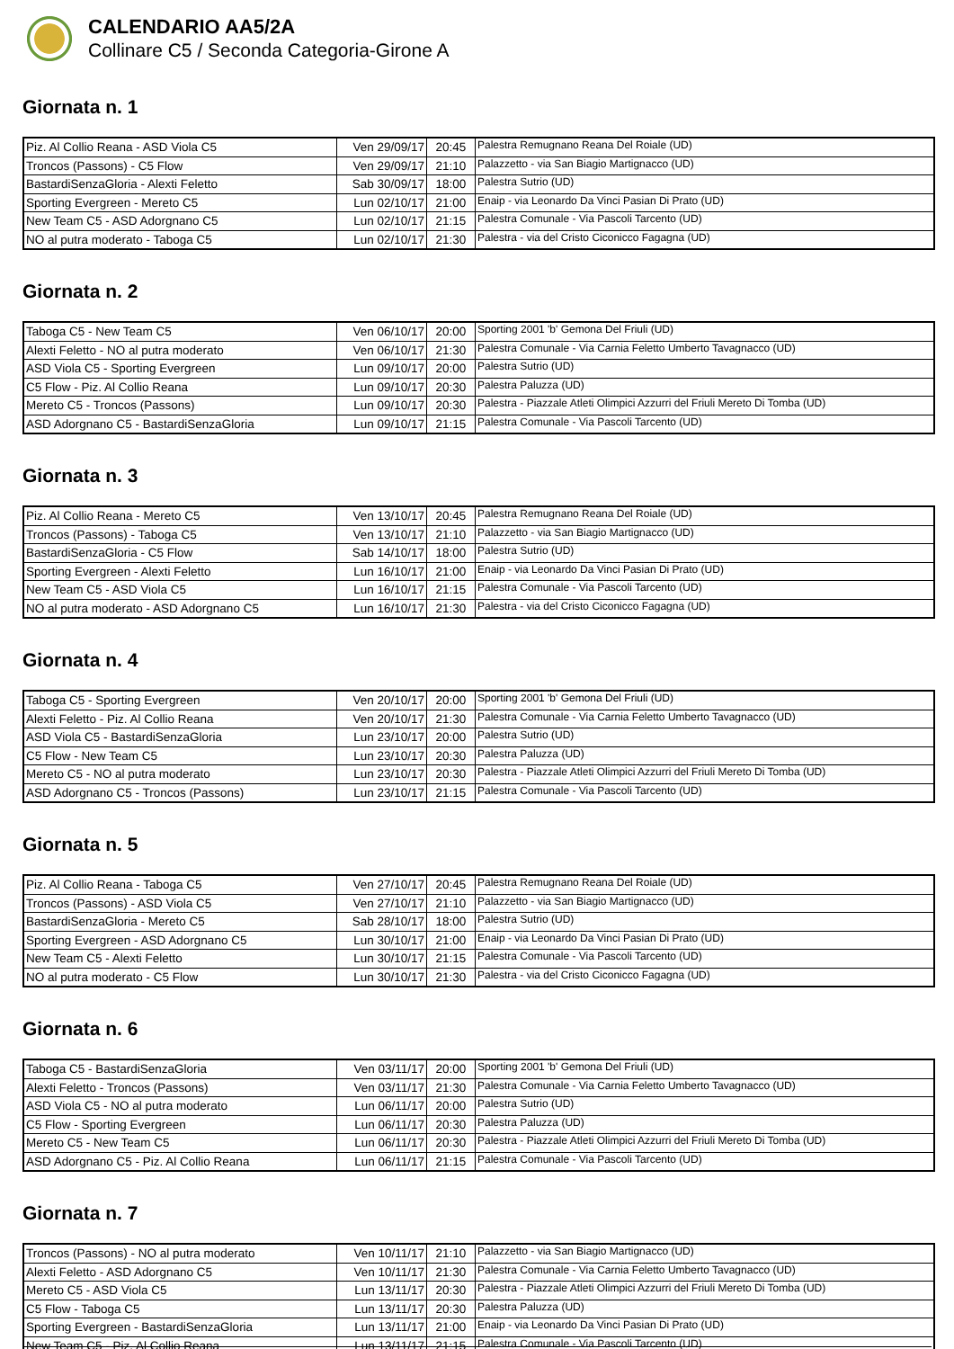CALENDARIO AA5/2A
Collinare C5 / Seconda Categoria-Girone A
Giornata n. 1
| Piz. Al Collio Reana - ASD Viola C5 | Ven 29/09/17 | 20:45 | Palestra Remugnano Reana Del Roiale (UD) |
| Troncos (Passons) - C5 Flow | Ven 29/09/17 | 21:10 | Palazzetto - via San Biagio Martignacco (UD) |
| BastardiSenzaGloria - Alexti Feletto | Sab 30/09/17 | 18:00 | Palestra Sutrio (UD) |
| Sporting Evergreen - Mereto C5 | Lun 02/10/17 | 21:00 | Enaip - via Leonardo Da Vinci Pasian Di Prato (UD) |
| New Team C5 - ASD Adorgnano C5 | Lun 02/10/17 | 21:15 | Palestra Comunale - Via Pascoli Tarcento (UD) |
| NO al putra moderato - Taboga C5 | Lun 02/10/17 | 21:30 | Palestra - via del Cristo Ciconicco Fagagna (UD) |
Giornata n. 2
| Taboga C5 - New Team C5 | Ven 06/10/17 | 20:00 | Sporting 2001 'b' Gemona Del Friuli (UD) |
| Alexti Feletto - NO al putra moderato | Ven 06/10/17 | 21:30 | Palestra Comunale - Via Carnia Feletto Umberto Tavagnacco (UD) |
| ASD Viola C5 - Sporting Evergreen | Lun 09/10/17 | 20:00 | Palestra Sutrio (UD) |
| C5 Flow - Piz. Al Collio Reana | Lun 09/10/17 | 20:30 | Palestra Paluzza (UD) |
| Mereto C5 - Troncos (Passons) | Lun 09/10/17 | 20:30 | Palestra - Piazzale Atleti Olimpici Azzurri del Friuli Mereto Di Tomba (UD) |
| ASD Adorgnano C5 - BastardiSenzaGloria | Lun 09/10/17 | 21:15 | Palestra Comunale - Via Pascoli Tarcento (UD) |
Giornata n. 3
| Piz. Al Collio Reana - Mereto C5 | Ven 13/10/17 | 20:45 | Palestra Remugnano Reana Del Roiale (UD) |
| Troncos (Passons) - Taboga C5 | Ven 13/10/17 | 21:10 | Palazzetto - via San Biagio Martignacco (UD) |
| BastardiSenzaGloria - C5 Flow | Sab 14/10/17 | 18:00 | Palestra Sutrio (UD) |
| Sporting Evergreen - Alexti Feletto | Lun 16/10/17 | 21:00 | Enaip - via Leonardo Da Vinci Pasian Di Prato (UD) |
| New Team C5 - ASD Viola C5 | Lun 16/10/17 | 21:15 | Palestra Comunale - Via Pascoli Tarcento (UD) |
| NO al putra moderato - ASD Adorgnano C5 | Lun 16/10/17 | 21:30 | Palestra - via del Cristo Ciconicco Fagagna (UD) |
Giornata n. 4
| Taboga C5 - Sporting Evergreen | Ven 20/10/17 | 20:00 | Sporting 2001 'b' Gemona Del Friuli (UD) |
| Alexti Feletto - Piz. Al Collio Reana | Ven 20/10/17 | 21:30 | Palestra Comunale - Via Carnia Feletto Umberto Tavagnacco (UD) |
| ASD Viola C5 - BastardiSenzaGloria | Lun 23/10/17 | 20:00 | Palestra Sutrio (UD) |
| C5 Flow - New Team C5 | Lun 23/10/17 | 20:30 | Palestra Paluzza (UD) |
| Mereto C5 - NO al putra moderato | Lun 23/10/17 | 20:30 | Palestra - Piazzale Atleti Olimpici Azzurri del Friuli Mereto Di Tomba (UD) |
| ASD Adorgnano C5 - Troncos (Passons) | Lun 23/10/17 | 21:15 | Palestra Comunale - Via Pascoli Tarcento (UD) |
Giornata n. 5
| Piz. Al Collio Reana - Taboga C5 | Ven 27/10/17 | 20:45 | Palestra Remugnano Reana Del Roiale (UD) |
| Troncos (Passons) - ASD Viola C5 | Ven 27/10/17 | 21:10 | Palazzetto - via San Biagio Martignacco (UD) |
| BastardiSenzaGloria - Mereto C5 | Sab 28/10/17 | 18:00 | Palestra Sutrio (UD) |
| Sporting Evergreen - ASD Adorgnano C5 | Lun 30/10/17 | 21:00 | Enaip - via Leonardo Da Vinci Pasian Di Prato (UD) |
| New Team C5 - Alexti Feletto | Lun 30/10/17 | 21:15 | Palestra Comunale - Via Pascoli Tarcento (UD) |
| NO al putra moderato - C5 Flow | Lun 30/10/17 | 21:30 | Palestra - via del Cristo Ciconicco Fagagna (UD) |
Giornata n. 6
| Taboga C5 - BastardiSenzaGloria | Ven 03/11/17 | 20:00 | Sporting 2001 'b' Gemona Del Friuli (UD) |
| Alexti Feletto - Troncos (Passons) | Ven 03/11/17 | 21:30 | Palestra Comunale - Via Carnia Feletto Umberto Tavagnacco (UD) |
| ASD Viola C5 - NO al putra moderato | Lun 06/11/17 | 20:00 | Palestra Sutrio (UD) |
| C5 Flow - Sporting Evergreen | Lun 06/11/17 | 20:30 | Palestra Paluzza (UD) |
| Mereto C5 - New Team C5 | Lun 06/11/17 | 20:30 | Palestra - Piazzale Atleti Olimpici Azzurri del Friuli Mereto Di Tomba (UD) |
| ASD Adorgnano C5 - Piz. Al Collio Reana | Lun 06/11/17 | 21:15 | Palestra Comunale - Via Pascoli Tarcento (UD) |
Giornata n. 7
| Troncos (Passons) - NO al putra moderato | Ven 10/11/17 | 21:10 | Palazzetto - via San Biagio Martignacco (UD) |
| Alexti Feletto - ASD Adorgnano C5 | Ven 10/11/17 | 21:30 | Palestra Comunale - Via Carnia Feletto Umberto Tavagnacco (UD) |
| Mereto C5 - ASD Viola C5 | Lun 13/11/17 | 20:30 | Palestra - Piazzale Atleti Olimpici Azzurri del Friuli Mereto Di Tomba (UD) |
| C5 Flow - Taboga C5 | Lun 13/11/17 | 20:30 | Palestra Paluzza (UD) |
| Sporting Evergreen - BastardiSenzaGloria | Lun 13/11/17 | 21:00 | Enaip - via Leonardo Da Vinci Pasian Di Prato (UD) |
| New Team C5 - Piz. Al Collio Reana | Lun 13/11/17 | 21:15 | Palestra Comunale - Via Pascoli Tarcento (UD) |